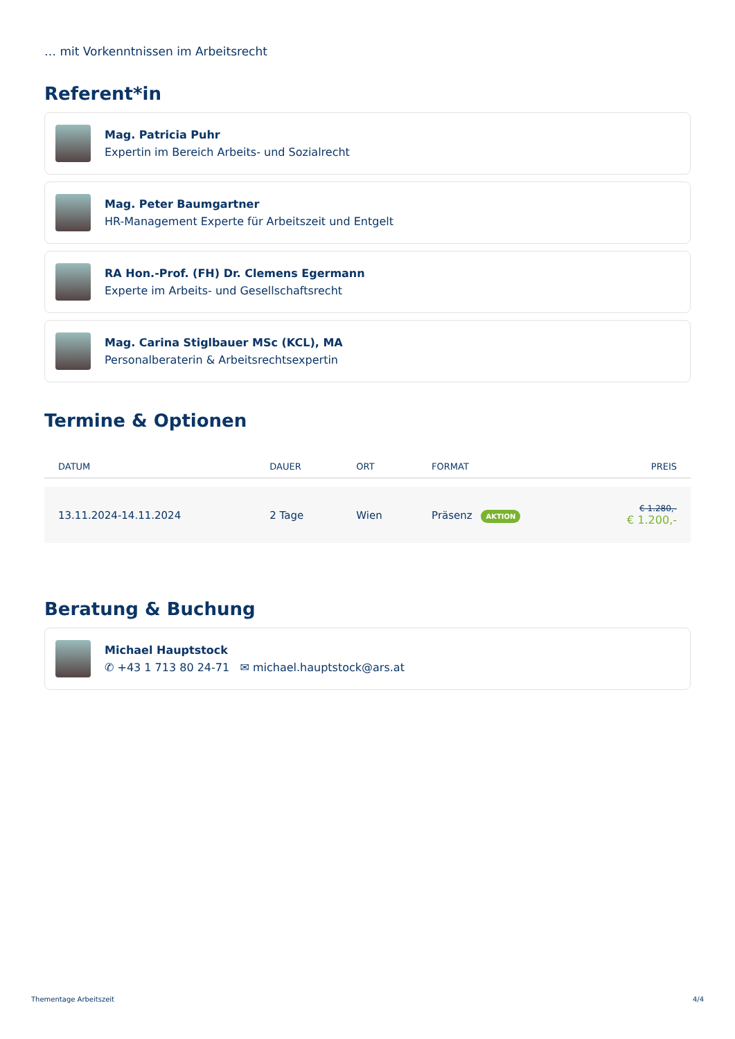… mit Vorkenntnissen im Arbeitsrecht
Referent*in
Mag. Patricia Puhr
Expertin im Bereich Arbeits- und Sozialrecht
Mag. Peter Baumgartner
HR-Management Experte für Arbeitszeit und Entgelt
RA Hon.-Prof. (FH) Dr. Clemens Egermann
Experte im Arbeits- und Gesellschaftsrecht
Mag. Carina Stiglbauer MSc (KCL), MA
Personalberaterin & Arbeitsrechtsexpertin
Termine & Optionen
| DATUM | DAUER | ORT | FORMAT | PREIS |
| --- | --- | --- | --- | --- |
| 13.11.2024-14.11.2024 | 2 Tage | Wien | Präsenz AKTION | € 1.280,- € 1.200,- |
Beratung & Buchung
Michael Hauptstock
✆ +43 1 713 80 24-71 ✉ michael.hauptstock@ars.at
Thementage Arbeitszeit 4/4